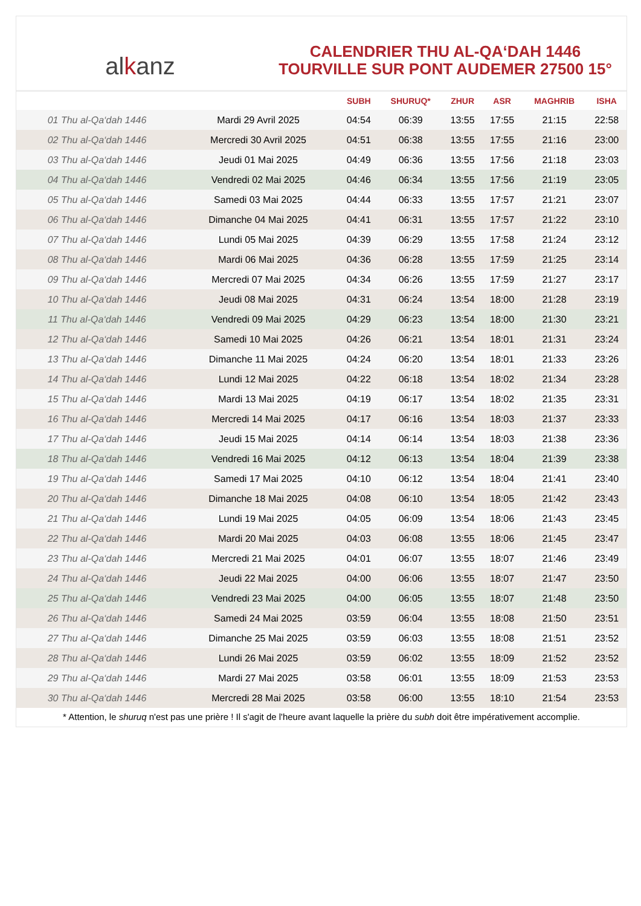alkanz
CALENDRIER THU AL-QA‘DAH 1446
TOURVILLE SUR PONT AUDEMER 27500 15°
| | | SUBH | SHURUQ* | ZHUR | ASR | MAGHRIB | ISHA |
| --- | --- | --- | --- | --- | --- | --- | --- |
| 01 Thu al-Qa‘dah 1446 | Mardi 29 Avril 2025 | 04:54 | 06:39 | 13:55 | 17:55 | 21:15 | 22:58 |
| 02 Thu al-Qa‘dah 1446 | Mercredi 30 Avril 2025 | 04:51 | 06:38 | 13:55 | 17:55 | 21:16 | 23:00 |
| 03 Thu al-Qa‘dah 1446 | Jeudi 01 Mai 2025 | 04:49 | 06:36 | 13:55 | 17:56 | 21:18 | 23:03 |
| 04 Thu al-Qa‘dah 1446 | Vendredi 02 Mai 2025 | 04:46 | 06:34 | 13:55 | 17:56 | 21:19 | 23:05 |
| 05 Thu al-Qa‘dah 1446 | Samedi 03 Mai 2025 | 04:44 | 06:33 | 13:55 | 17:57 | 21:21 | 23:07 |
| 06 Thu al-Qa‘dah 1446 | Dimanche 04 Mai 2025 | 04:41 | 06:31 | 13:55 | 17:57 | 21:22 | 23:10 |
| 07 Thu al-Qa‘dah 1446 | Lundi 05 Mai 2025 | 04:39 | 06:29 | 13:55 | 17:58 | 21:24 | 23:12 |
| 08 Thu al-Qa‘dah 1446 | Mardi 06 Mai 2025 | 04:36 | 06:28 | 13:55 | 17:59 | 21:25 | 23:14 |
| 09 Thu al-Qa‘dah 1446 | Mercredi 07 Mai 2025 | 04:34 | 06:26 | 13:55 | 17:59 | 21:27 | 23:17 |
| 10 Thu al-Qa‘dah 1446 | Jeudi 08 Mai 2025 | 04:31 | 06:24 | 13:54 | 18:00 | 21:28 | 23:19 |
| 11 Thu al-Qa‘dah 1446 | Vendredi 09 Mai 2025 | 04:29 | 06:23 | 13:54 | 18:00 | 21:30 | 23:21 |
| 12 Thu al-Qa‘dah 1446 | Samedi 10 Mai 2025 | 04:26 | 06:21 | 13:54 | 18:01 | 21:31 | 23:24 |
| 13 Thu al-Qa‘dah 1446 | Dimanche 11 Mai 2025 | 04:24 | 06:20 | 13:54 | 18:01 | 21:33 | 23:26 |
| 14 Thu al-Qa‘dah 1446 | Lundi 12 Mai 2025 | 04:22 | 06:18 | 13:54 | 18:02 | 21:34 | 23:28 |
| 15 Thu al-Qa‘dah 1446 | Mardi 13 Mai 2025 | 04:19 | 06:17 | 13:54 | 18:02 | 21:35 | 23:31 |
| 16 Thu al-Qa‘dah 1446 | Mercredi 14 Mai 2025 | 04:17 | 06:16 | 13:54 | 18:03 | 21:37 | 23:33 |
| 17 Thu al-Qa‘dah 1446 | Jeudi 15 Mai 2025 | 04:14 | 06:14 | 13:54 | 18:03 | 21:38 | 23:36 |
| 18 Thu al-Qa‘dah 1446 | Vendredi 16 Mai 2025 | 04:12 | 06:13 | 13:54 | 18:04 | 21:39 | 23:38 |
| 19 Thu al-Qa‘dah 1446 | Samedi 17 Mai 2025 | 04:10 | 06:12 | 13:54 | 18:04 | 21:41 | 23:40 |
| 20 Thu al-Qa‘dah 1446 | Dimanche 18 Mai 2025 | 04:08 | 06:10 | 13:54 | 18:05 | 21:42 | 23:43 |
| 21 Thu al-Qa‘dah 1446 | Lundi 19 Mai 2025 | 04:05 | 06:09 | 13:54 | 18:06 | 21:43 | 23:45 |
| 22 Thu al-Qa‘dah 1446 | Mardi 20 Mai 2025 | 04:03 | 06:08 | 13:55 | 18:06 | 21:45 | 23:47 |
| 23 Thu al-Qa‘dah 1446 | Mercredi 21 Mai 2025 | 04:01 | 06:07 | 13:55 | 18:07 | 21:46 | 23:49 |
| 24 Thu al-Qa‘dah 1446 | Jeudi 22 Mai 2025 | 04:00 | 06:06 | 13:55 | 18:07 | 21:47 | 23:50 |
| 25 Thu al-Qa‘dah 1446 | Vendredi 23 Mai 2025 | 04:00 | 06:05 | 13:55 | 18:07 | 21:48 | 23:50 |
| 26 Thu al-Qa‘dah 1446 | Samedi 24 Mai 2025 | 03:59 | 06:04 | 13:55 | 18:08 | 21:50 | 23:51 |
| 27 Thu al-Qa‘dah 1446 | Dimanche 25 Mai 2025 | 03:59 | 06:03 | 13:55 | 18:08 | 21:51 | 23:52 |
| 28 Thu al-Qa‘dah 1446 | Lundi 26 Mai 2025 | 03:59 | 06:02 | 13:55 | 18:09 | 21:52 | 23:52 |
| 29 Thu al-Qa‘dah 1446 | Mardi 27 Mai 2025 | 03:58 | 06:01 | 13:55 | 18:09 | 21:53 | 23:53 |
| 30 Thu al-Qa‘dah 1446 | Mercredi 28 Mai 2025 | 03:58 | 06:00 | 13:55 | 18:10 | 21:54 | 23:53 |
* Attention, le shuruq n'est pas une prière ! Il s'agit de l'heure avant laquelle la prière du subh doit être impérativement accomplie.